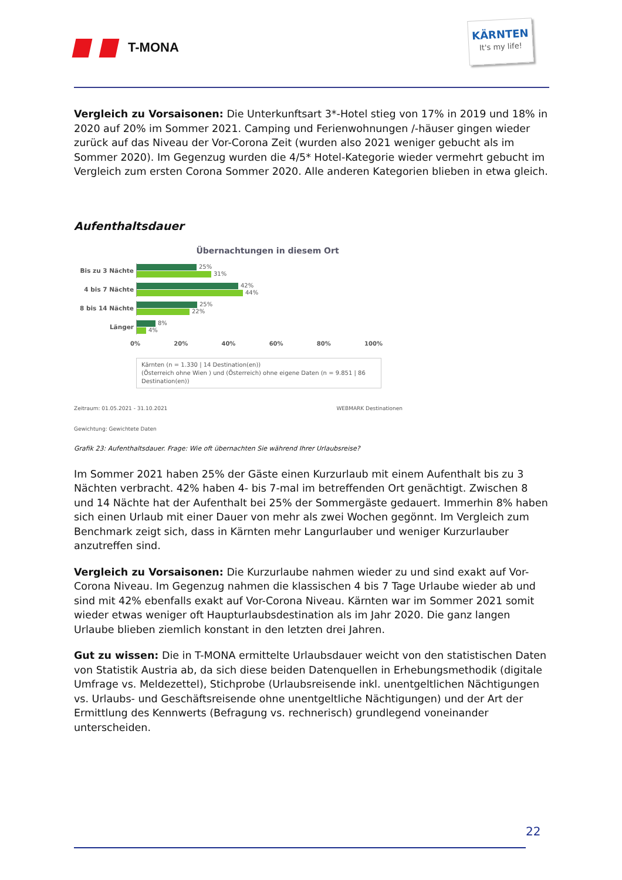T-MONA
KÄRNTEN
It's my life!
Vergleich zu Vorsaisonen: Die Unterkunftsart 3*-Hotel stieg von 17% in 2019 und 18% in 2020 auf 20% im Sommer 2021. Camping und Ferienwohnungen /-häuser gingen wieder zurück auf das Niveau der Vor-Corona Zeit (wurden also 2021 weniger gebucht als im Sommer 2020). Im Gegenzug wurden die 4/5* Hotel-Kategorie wieder vermehrt gebucht im Vergleich zum ersten Corona Sommer 2020. Alle anderen Kategorien blieben in etwa gleich.
Aufenthaltsdauer
Übernachtungen in diesem Ort
Bis zu 3 Nächte
25%
31%
4 bis 7 Nächte
42%
44%
8 bis 14 Nächte
25%
22%
Länger
8%
4%
0% 20% 40% 60% 80% 100%
Kärnten (n = 1.330 | 14 Destination(en))
(Österreich ohne Wien ) und (Österreich) ohne eigene Daten (n = 9.851 | 86 Destination(en))
Zeitraum: 01.05.2021 - 31.10.2021 WEBMARK Destinationen
Gewichtung: Gewichtete Daten
Grafik 23: Aufenthaltsdauer. Frage: Wie oft übernachten Sie während Ihrer Urlaubsreise?
Im Sommer 2021 haben 25% der Gäste einen Kurzurlaub mit einem Aufenthalt bis zu 3 Nächten verbracht. 42% haben 4- bis 7-mal im betreffenden Ort genächtigt. Zwischen 8 und 14 Nächte hat der Aufenthalt bei 25% der Sommergäste gedauert. Immerhin 8% haben sich einen Urlaub mit einer Dauer von mehr als zwei Wochen gegönnt. Im Vergleich zum Benchmark zeigt sich, dass in Kärnten mehr Langurlauber und weniger Kurzurlauber anzutreffen sind.
Vergleich zu Vorsaisonen: Die Kurzurlaube nahmen wieder zu und sind exakt auf Vor-Corona Niveau. Im Gegenzug nahmen die klassischen 4 bis 7 Tage Urlaube wieder ab und sind mit 42% ebenfalls exakt auf Vor-Corona Niveau. Kärnten war im Sommer 2021 somit wieder etwas weniger oft Haupturlaubsdestination als im Jahr 2020. Die ganz langen Urlaube blieben ziemlich konstant in den letzten drei Jahren.
Gut zu wissen: Die in T-MONA ermittelte Urlaubsdauer weicht von den statistischen Daten von Statistik Austria ab, da sich diese beiden Datenquellen in Erhebungsmethodik (digitale Umfrage vs. Meldezettel), Stichprobe (Urlaubsreisende inkl. unentgeltlichen Nächtigungen vs. Urlaubs- und Geschäftsreisende ohne unentgeltliche Nächtigungen) und der Art der Ermittlung des Kennwerts (Befragung vs. rechnerisch) grundlegend voneinander unterscheiden.
22